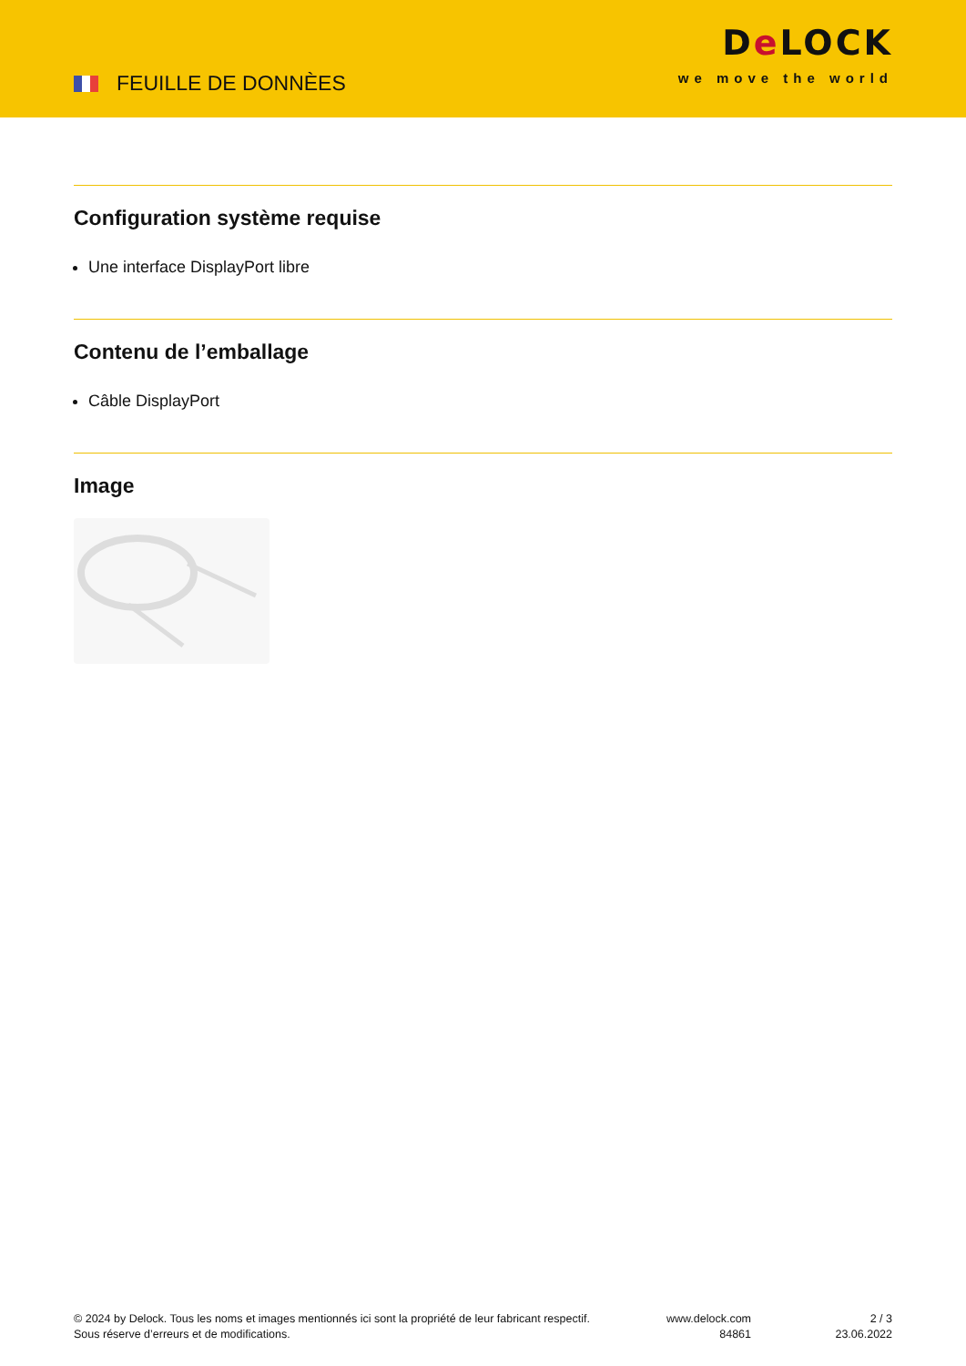FEUILLE DE DONNÈES
De LOCK
we move the world
Configuration système requise
Une interface DisplayPort libre
Contenu de l’emballage
Câble DisplayPort
Image
© 2024 by Delock. Tous les noms et images mentionnés ici sont la propriété de leur fabricant respectif.
Sous réserve d’erreurs et de modifications.
www.delock.com
84861
2 / 3
23.06.2022